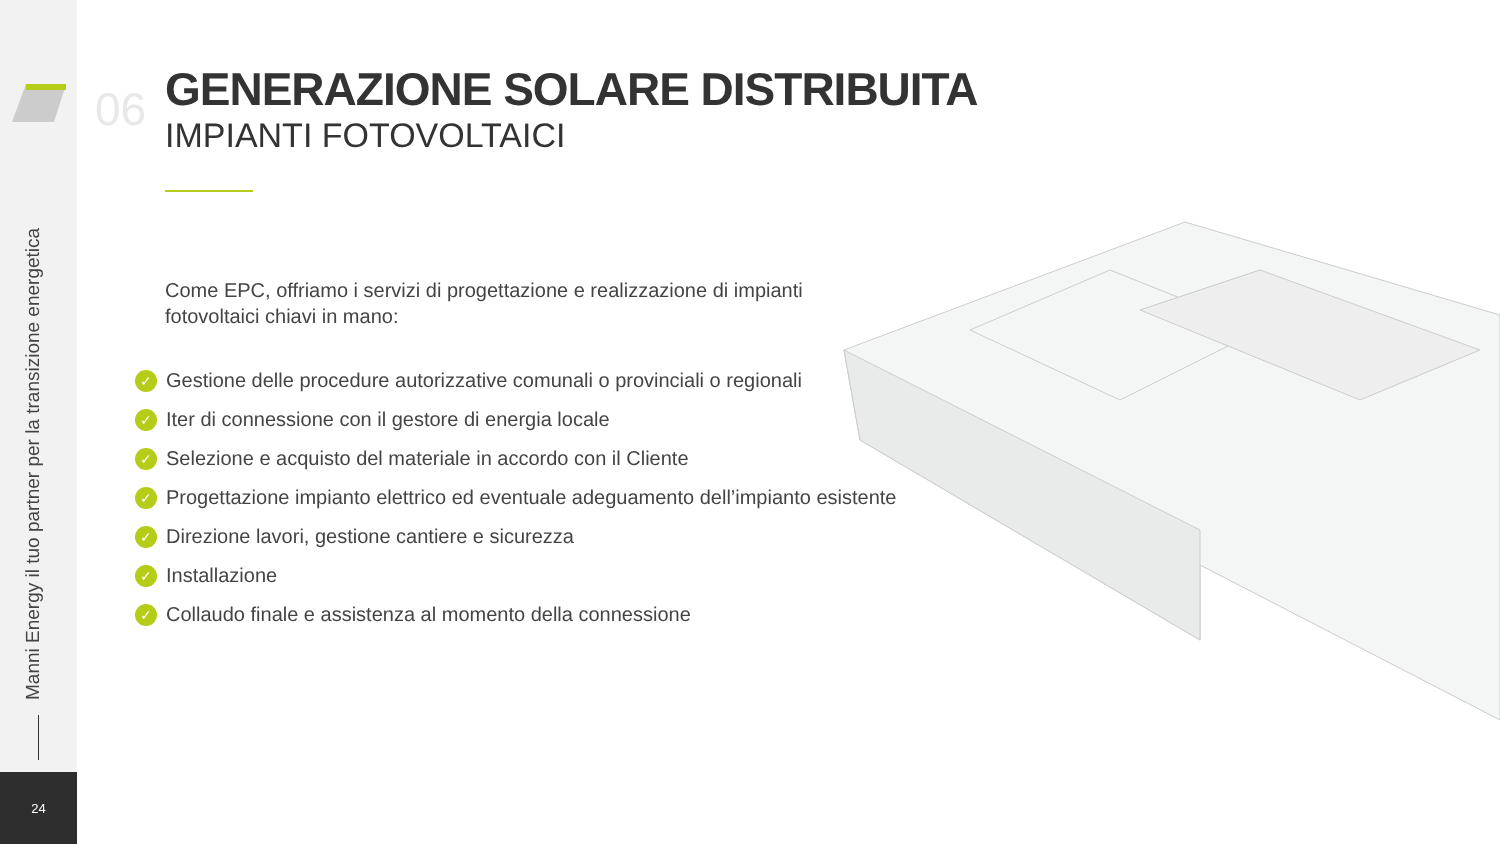Manni Energy il tuo partner per la transizione energetica
24
06
GENERAZIONE SOLARE DISTRIBUITA
IMPIANTI FOTOVOLTAICI
Come EPC, offriamo i servizi di progettazione e realizzazione di impianti fotovoltaici chiavi in mano:
✓ Gestione delle procedure autorizzative comunali o provinciali o regionali
✓ Iter di connessione con il gestore di energia locale
✓ Selezione e acquisto del materiale in accordo con il Cliente
✓ Progettazione impianto elettrico ed eventuale adeguamento dell’impianto esistente
✓ Direzione lavori, gestione cantiere e sicurezza
✓ Installazione
✓ Collaudo finale e assistenza al momento della connessione